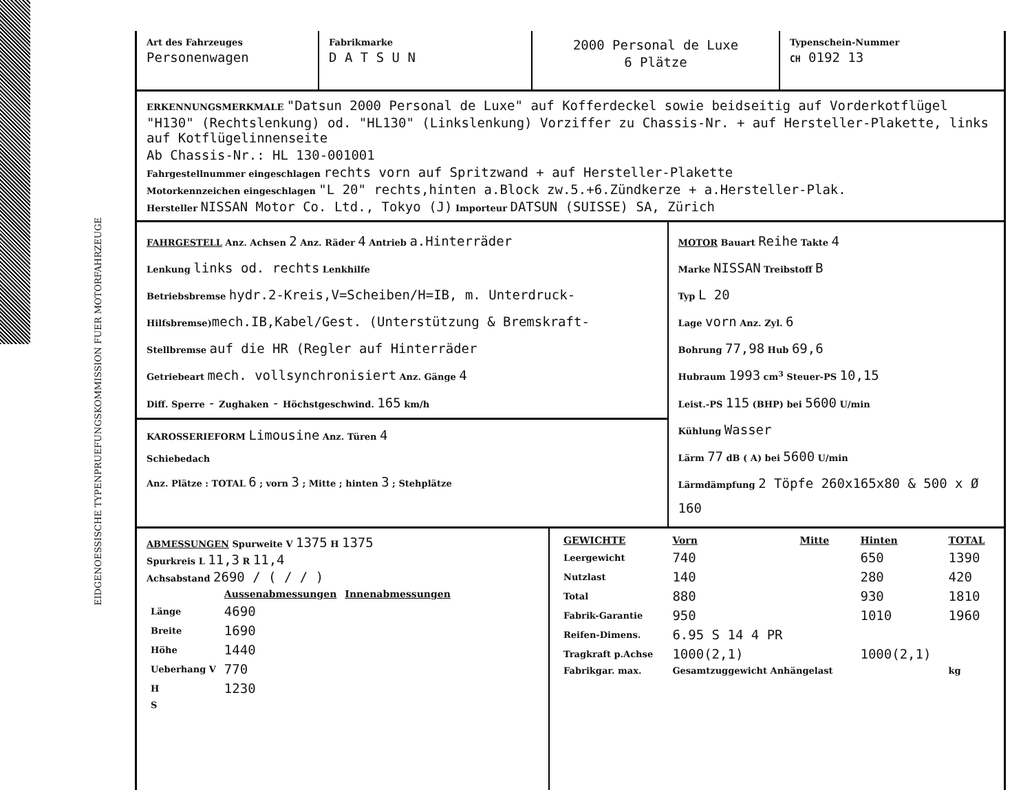EIDGENOESSISCHE TYPENPRUEFUNGSKOMMISSION FUER MOTORFAHRZEUGE
Art des Fahrzeuges
Personenwagen
Fabrikmarke
D A T S U N
2000 Personal de Luxe
6 Plätze
Typenschein-Nummer
CH 0192 13
ERKENNUNGSMERKMALE "Datsun 2000 Personal de Luxe" auf Kofferdeckel sowie beidseitig auf Vorderkotflügel
"H130" (Rechtslenkung) od. "HL130" (Linkslenkung) Vorziffer zu Chassis-Nr. + auf Hersteller-Plakette, links auf Kotflügelinnenseite
Ab Chassis-Nr.: HL 130-001001
Fahrgestellnummer eingeschlagen rechts vorn auf Spritzwand + auf Hersteller-Plakette
Motorkennzeichen eingeschlagen "L 20" rechts,hinten a.Block zw.5.+6.Zündkerze + a.Hersteller-Plak.
Hersteller NISSAN Motor Co. Ltd., Tokyo (J) Importeur DATSUN (SUISSE) SA, Zürich
FAHRGESTELL Anz. Achsen 2 Anz. Räder 4 Antrieb a.Hinterräder
Lenkung links od. rechts Lenkhilfe
Betriebsbremse hydr.2-Kreis,V=Scheiben/H=IB, m. Unterdruck-
Hilfsbremse) mech.IB,Kabel/Gest. (Unterstützung & Bremskraft-
Stellbremse auf die HR (Regler auf Hinterräder
Getriebeart mech. vollsynchronisiert Anz. Gänge 4
Diff. Sperre - Zughaken - Höchstgeschwind. 165 km/h
KAROSSERIEFORM Limousine Anz. Türen 4
Schiebedach
Anz. Plätze : TOTAL 6 ; vorn 3 ; Mitte ; hinten 3 ; Stehplätze
MOTOR Bauart Reihe Takte 4
Marke NISSAN Treibstoff B
Typ L 20
Lage vorn Anz. Zyl. 6
Bohrung 77,98 Hub 69,6
Hubraum 1993 cm<sup>3</sup> Steuer-PS 10,15
Leist.-PS 115 (BHP) bei 5600 U/min
Kühlung Wasser
Lärm 77 dB ( A) bei 5600 U/min
Lärmdämpfung 2 Töpfe 260x165x80 & 500 x Ø 160
ABMESSUNGEN Spurweite V 1375 H 1375
Spurkreis L 11,3 R 11,4
Achsabstand 2690 / ( / / )
| | Aussenabmessungen | Innenabmessungen |
| --- | --- | --- |
| Länge | 4690 | |
| Breite | 1690 | |
| Höhe | 1440 | |
| Ueberhang V | 770 | |
| H | 1230 | |
| S | | |
| GEWICHTE | Vorn | Mitte | Hinten | TOTAL |
| --- | --- | --- | --- | --- |
| Leergewicht | 740 | | 650 | 1390 |
| Nutzlast | 140 | | 280 | 420 |
| Total | 880 | | 930 | 1810 |
| Fabrik-Garantie | 950 | | 1010 | 1960 |
| Reifen-Dimens. | 6.95 S 14 4 PR | | | |
| Tragkraft p.Achse | 1000(2,1) | | 1000(2,1) | |
| Fabrikgar. max. | Gesamtzuggewicht Anhängelast | | | kg |